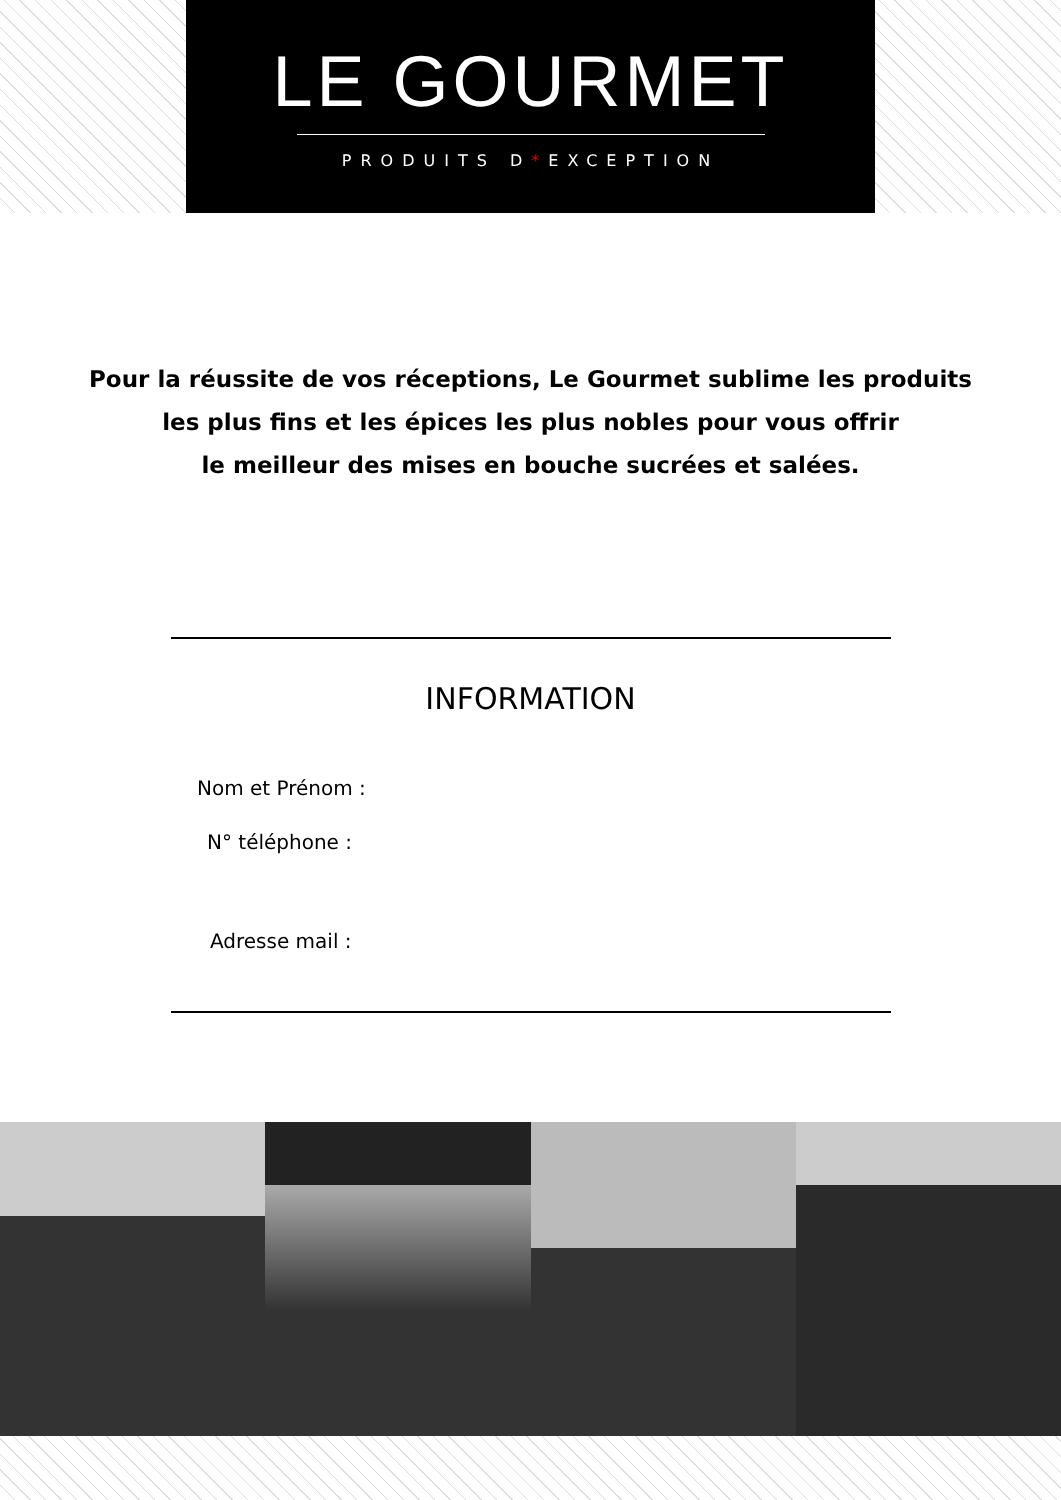LE GOURMET
PRODUITS D*EXCEPTION
Pour la réussite de vos réceptions, Le Gourmet sublime les produits
les plus fins et les épices les plus nobles pour vous offrir
le meilleur des mises en bouche sucrées et salées.
INFORMATION
Nom et Prénom :
N° téléphone :
Adresse mail :